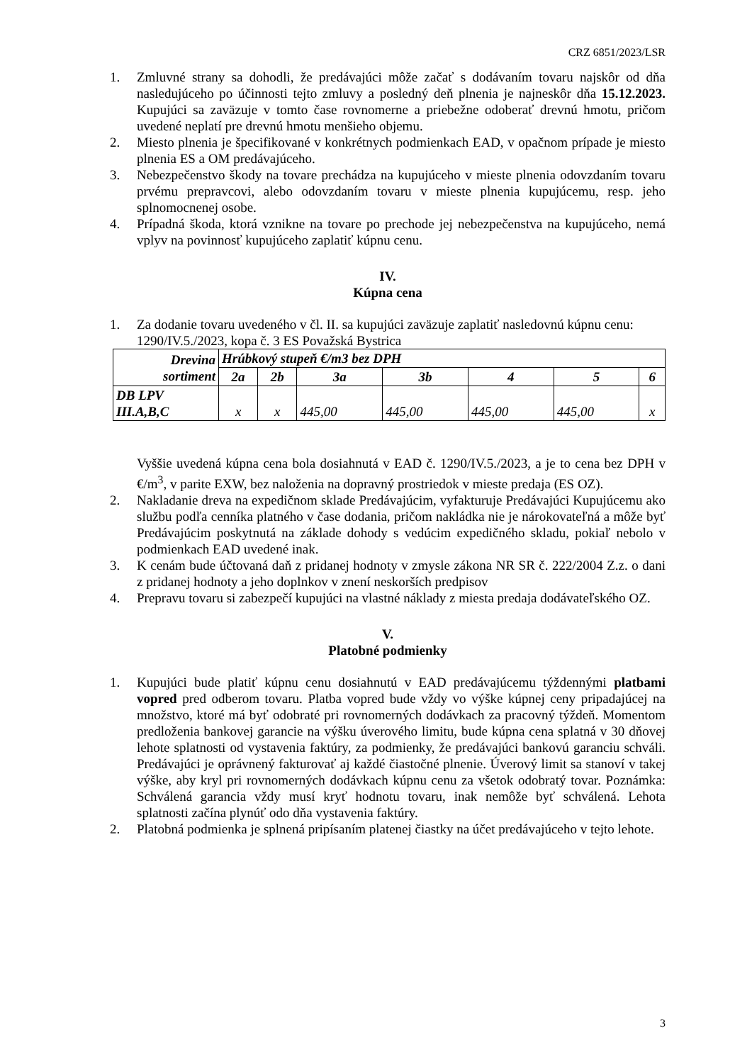CRZ 6851/2023/LSR
1. Zmluvné strany sa dohodli, že predávajúci môže začať s dodávaním tovaru najskôr od dňa nasledujúceho po účinnosti tejto zmluvy a posledný deň plnenia je najneskôr dňa 15.12.2023. Kupujúci sa zaväzuje v tomto čase rovnomerne a priebežne odoberať drevnú hmotu, pričom uvedené neplatí pre drevnú hmotu menšieho objemu.
2. Miesto plnenia je špecifikované v konkrétnych podmienkach EAD, v opačnom prípade je miesto plnenia ES a OM predávajúceho.
3. Nebezpečenstvo škody na tovare prechádza na kupujúceho v mieste plnenia odovzdaním tovaru prvému prepravcovi, alebo odovzdaním tovaru v mieste plnenia kupujúcemu, resp. jeho splnomocnenej osobe.
4. Prípadná škoda, ktorá vznikne na tovare po prechode jej nebezpečenstva na kupujúceho, nemá vplyv na povinnosť kupujúceho zaplatiť kúpnu cenu.
IV.
Kúpna cena
1. Za dodanie tovaru uvedeného v čl. II. sa kupujúci zaväzuje zaplatiť nasledovnú kúpnu cenu:
1290/IV.5./2023, kopa č. 3 ES Považská Bystrica
| Drevina sortiment | Hrúbkový stupeň €/m3 bez DPH | | | | | | |
| --- | --- | --- | --- | --- | --- | --- | --- |
| | 2a | 2b | 3a | 3b | 4 | 5 | 6 |
| DB LPV III.A,B,C | x | x | 445,00 | 445,00 | 445,00 | 445,00 | x |
Vyššie uvedená kúpna cena bola dosiahnutá v EAD č. 1290/IV.5./2023, a je to cena bez DPH v €/m<sup>3</sup>, v parite EXW, bez naloženia na dopravný prostriedok v mieste predaja (ES OZ).
2. Nakladanie dreva na expedičnom sklade Predávajúcim, vyfakturuje Predávajúci Kupujúcemu ako službu podľa cenníka platného v čase dodania, pričom nakládka nie je nárokovateľná a môže byť Predávajúcim poskytnutá na základe dohody s vedúcim expedičného skladu, pokiaľ nebolo v podmienkach EAD uvedené inak.
3. K cenám bude účtovaná daň z pridanej hodnoty v zmysle zákona NR SR č. 222/2004 Z.z. o dani z pridanej hodnoty a jeho doplnkov v znení neskorších predpisov
4. Prepravu tovaru si zabezpečí kupujúci na vlastné náklady z miesta predaja dodávateľského OZ.
V.
Platobné podmienky
1. Kupujúci bude platiť kúpnu cenu dosiahnutú v EAD predávajúcemu týždennými platbami vopred pred odberom tovaru. Platba vopred bude vždy vo výške kúpnej ceny pripadajúcej na množstvo, ktoré má byť odobraté pri rovnomerných dodávkach za pracovný týždeň. Momentom predloženia bankovej garancie na výšku úverového limitu, bude kúpna cena splatná v 30 dňovej lehote splatnosti od vystavenia faktúry, za podmienky, že predávajúci bankovú garanciu schváli. Predávajúci je oprávnený fakturovať aj každé čiastočné plnenie. Úverový limit sa stanoví v takej výške, aby kryl pri rovnomerných dodávkach kúpnu cenu za všetok odobratý tovar. Poznámka: Schválená garancia vždy musí kryť hodnotu tovaru, inak nemôže byť schválená. Lehota splatnosti začína plynúť odo dňa vystavenia faktúry.
2. Platobná podmienka je splnená pripísaním platenej čiastky na účet predávajúceho v tejto lehote.
3